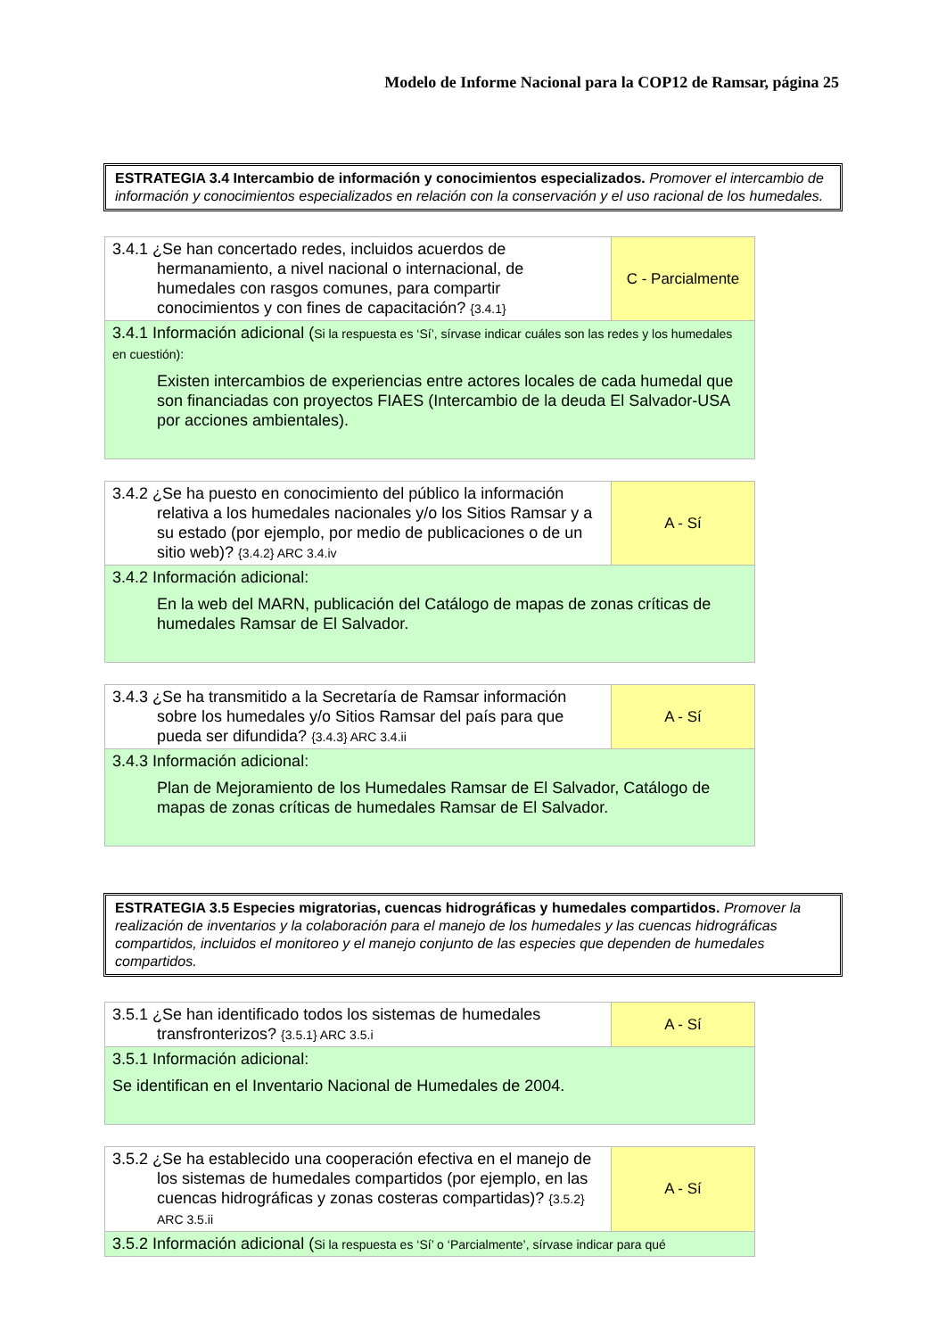Modelo de Informe Nacional para la COP12 de Ramsar, página 25
ESTRATEGIA 3.4 Intercambio de información y conocimientos especializados. Promover el intercambio de información y conocimientos especializados en relación con la conservación y el uso racional de los humedales.
| 3.4.1 ¿Se han concertado redes, incluidos acuerdos de hermanamiento, a nivel nacional o internacional, de humedales con rasgos comunes, para compartir conocimientos y con fines de capacitación? {3.4.1} | C - Parcialmente |
| 3.4.1 Información adicional ( Si la respuesta es ‘Sí’, sírvase indicar cuáles son las redes y los humedales en cuestión): Existen intercambios de experiencias entre actores locales de cada humedal que son financiadas con proyectos FIAES (Intercambio de la deuda El Salvador-USA por acciones ambientales). | |
| 3.4.2 ¿Se ha puesto en conocimiento del público la información relativa a los humedales nacionales y/o los Sitios Ramsar y a su estado (por ejemplo, por medio de publicaciones o de un sitio web)? {3.4.2} ARC 3.4.iv | A - Sí |
| 3.4.2 Información adicional: En la web del MARN, publicación del Catálogo de mapas de zonas críticas de humedales Ramsar de El Salvador. | |
| 3.4.3 ¿Se ha transmitido a la Secretaría de Ramsar información sobre los humedales y/o Sitios Ramsar del país para que pueda ser difundida? {3.4.3} ARC 3.4.ii | A - Sí |
| 3.4.3 Información adicional: Plan de Mejoramiento de los Humedales Ramsar de El Salvador, Catálogo de mapas de zonas críticas de humedales Ramsar de El Salvador. | |
ESTRATEGIA 3.5 Especies migratorias, cuencas hidrográficas y humedales compartidos. Promover la realización de inventarios y la colaboración para el manejo de los humedales y las cuencas hidrográficas compartidos, incluidos el monitoreo y el manejo conjunto de las especies que dependen de humedales compartidos.
| 3.5.1 ¿Se han identificado todos los sistemas de humedales transfronterizos? {3.5.1} ARC 3.5.i | A - Sí |
| 3.5.1 Información adicional: Se identifican en el Inventario Nacional de Humedales de 2004. | |
| 3.5.2 ¿Se ha establecido una cooperación efectiva en el manejo de los sistemas de humedales compartidos (por ejemplo, en las cuencas hidrográficas y zonas costeras compartidas)? {3.5.2} ARC 3.5.ii | A - Sí |
| 3.5.2 Información adicional ( Si la respuesta es ‘Sí’ o ‘Parcialmente’, sírvase indicar para qué | |